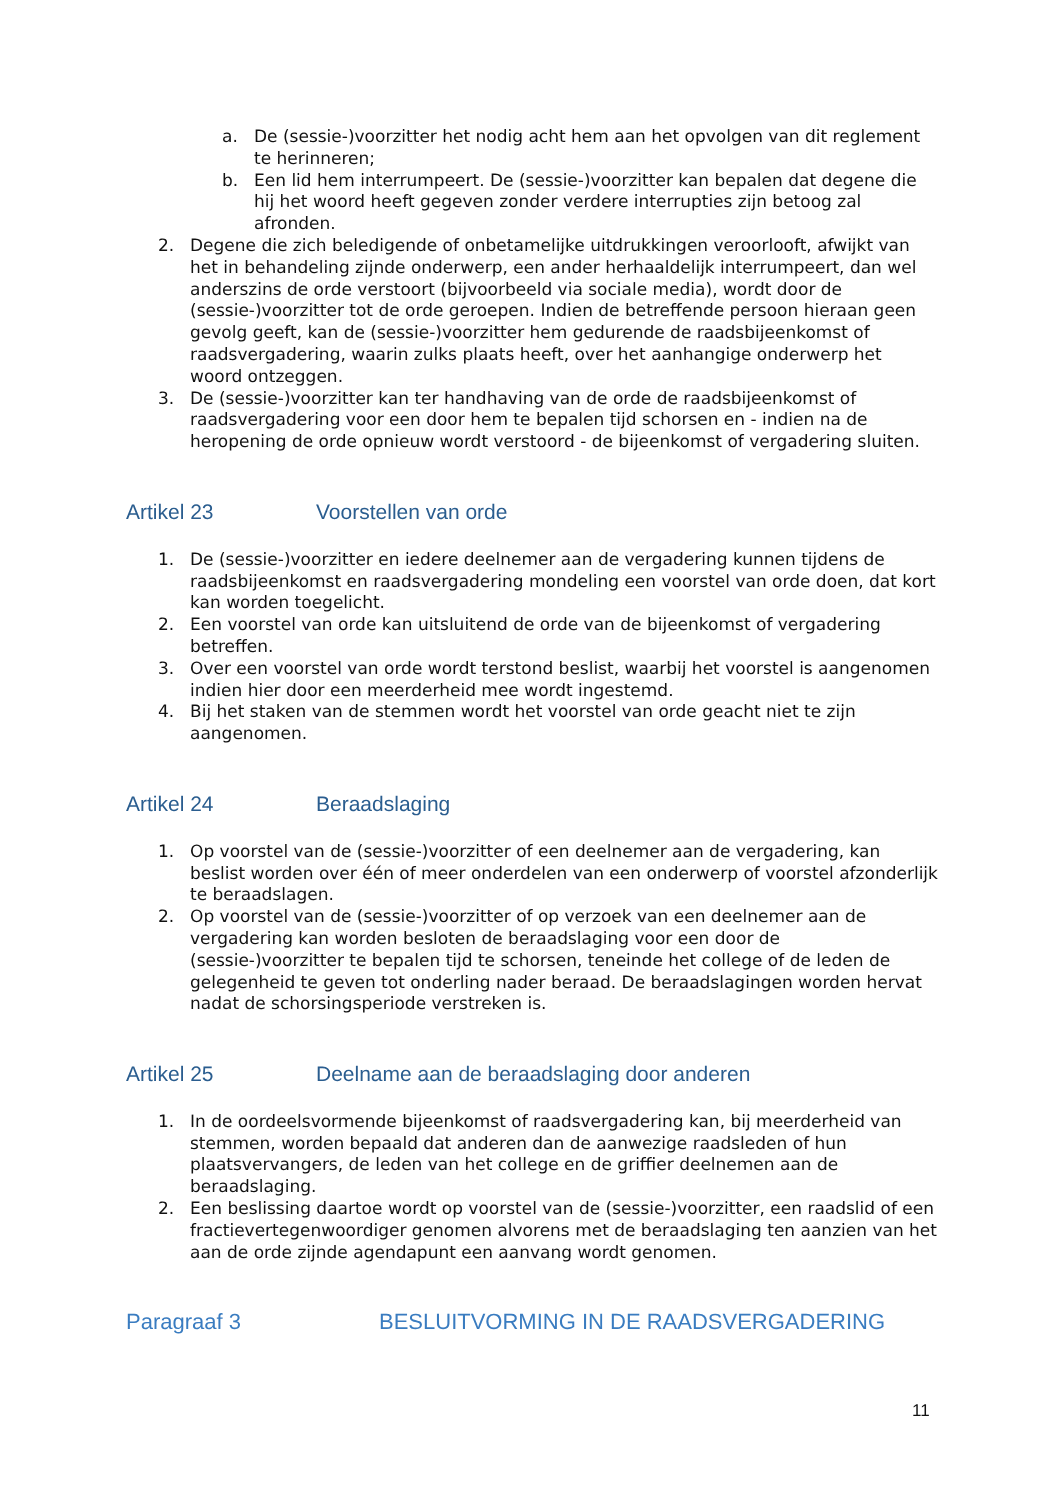a. De (sessie-)voorzitter het nodig acht hem aan het opvolgen van dit reglement te herinneren;
b. Een lid hem interrumpeert. De (sessie-)voorzitter kan bepalen dat degene die hij het woord heeft gegeven zonder verdere interrupties zijn betoog zal afronden.
2. Degene die zich beledigende of onbetamelijke uitdrukkingen veroorlooft, afwijkt van het in behandeling zijnde onderwerp, een ander herhaaldelijk interrumpeert, dan wel anderszins de orde verstoort (bijvoorbeeld via sociale media), wordt door de (sessie-)voorzitter tot de orde geroepen. Indien de betreffende persoon hieraan geen gevolg geeft, kan de (sessie-)voorzitter hem gedurende de raadsbijeenkomst of raadsvergadering, waarin zulks plaats heeft, over het aanhangige onderwerp het woord ontzeggen.
3. De (sessie-)voorzitter kan ter handhaving van de orde de raadsbijeenkomst of raadsvergadering voor een door hem te bepalen tijd schorsen en - indien na de heropening de orde opnieuw wordt verstoord - de bijeenkomst of vergadering sluiten.
Artikel 23 Voorstellen van orde
1. De (sessie-)voorzitter en iedere deelnemer aan de vergadering kunnen tijdens de raadsbijeenkomst en raadsvergadering mondeling een voorstel van orde doen, dat kort kan worden toegelicht.
2. Een voorstel van orde kan uitsluitend de orde van de bijeenkomst of vergadering betreffen.
3. Over een voorstel van orde wordt terstond beslist, waarbij het voorstel is aangenomen indien hier door een meerderheid mee wordt ingestemd.
4. Bij het staken van de stemmen wordt het voorstel van orde geacht niet te zijn aangenomen.
Artikel 24 Beraadslaging
1. Op voorstel van de (sessie-)voorzitter of een deelnemer aan de vergadering, kan beslist worden over één of meer onderdelen van een onderwerp of voorstel afzonderlijk te beraadslagen.
2. Op voorstel van de (sessie-)voorzitter of op verzoek van een deelnemer aan de vergadering kan worden besloten de beraadslaging voor een door de (sessie-)voorzitter te bepalen tijd te schorsen, teneinde het college of de leden de gelegenheid te geven tot onderling nader beraad. De beraadslagingen worden hervat nadat de schorsingsperiode verstreken is.
Artikel 25 Deelname aan de beraadslaging door anderen
1. In de oordeelsvormende bijeenkomst of raadsvergadering kan, bij meerderheid van stemmen, worden bepaald dat anderen dan de aanwezige raadsleden of hun plaatsvervangers, de leden van het college en de griffier deelnemen aan de beraadslaging.
2. Een beslissing daartoe wordt op voorstel van de (sessie-)voorzitter, een raadslid of een fractievertegenwoordiger genomen alvorens met de beraadslaging ten aanzien van het aan de orde zijnde agendapunt een aanvang wordt genomen.
Paragraaf 3 BESLUITVORMING IN DE RAADSVERGADERING
11